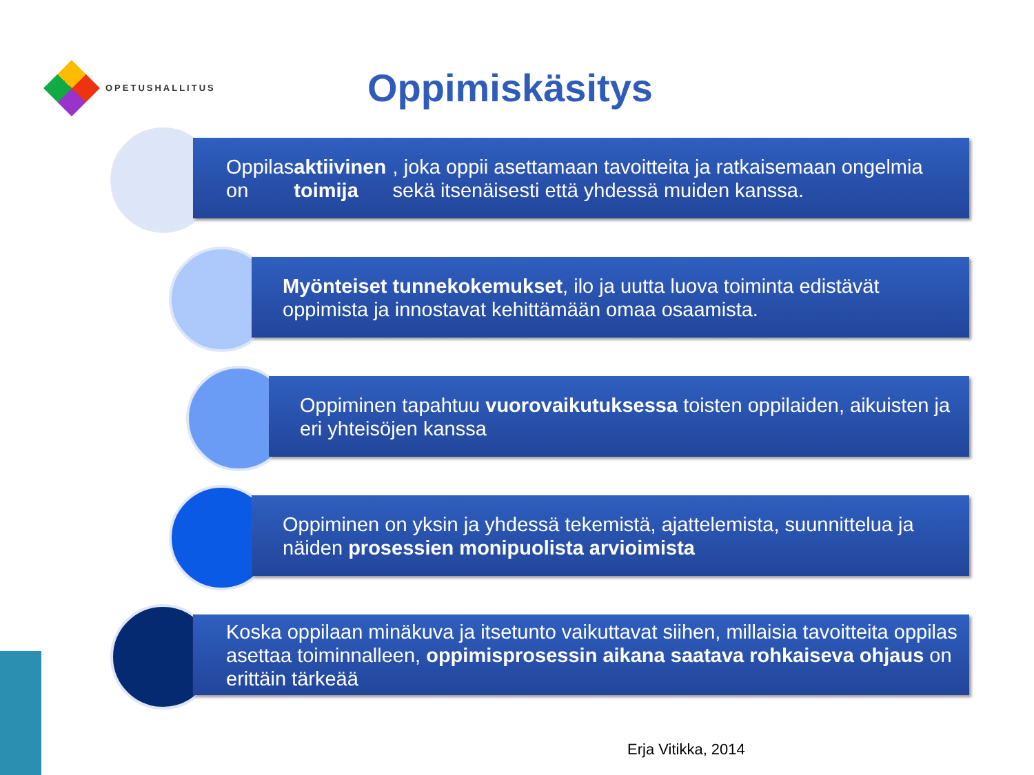OPETUSHALLITUS
Oppimiskäsitys
Oppilas on aktiivinen toimija, joka oppii asettamaan tavoitteita ja ratkaisemaan ongelmia sekä itsenäisesti että yhdessä muiden kanssa.
Myönteiset tunnekokemukset, ilo ja uutta luova toiminta edistävät oppimista ja innostavat kehittämään omaa osaamista.
Oppiminen tapahtuu vuorovaikutuksessa toisten oppilaiden, aikuisten ja eri yhteisöjen kanssa
Oppiminen on yksin ja yhdessä tekemistä, ajattelemista, suunnittelua ja näiden prosessien monipuolista arvioimista
Koska oppilaan minäkuva ja itsetunto vaikuttavat siihen, millaisia tavoitteita oppilas asettaa toiminnalleen, oppimisprosessin aikana saatava rohkaiseva ohjaus on erittäin tärkeää
Erja Vitikka, 2014